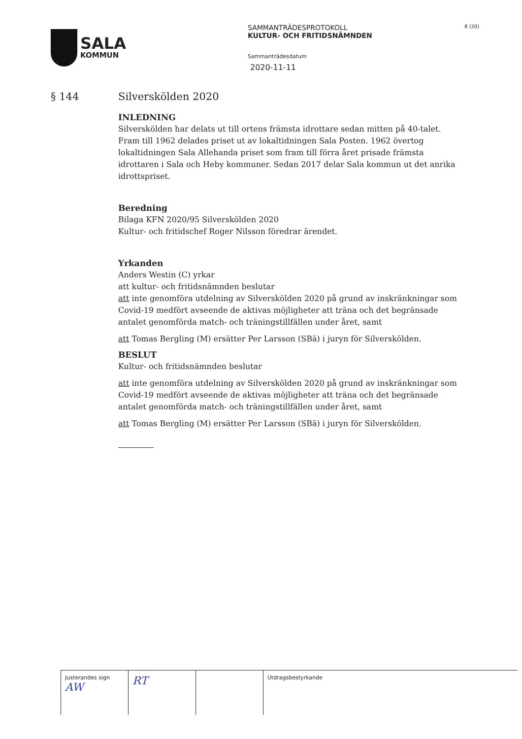SALA
KOMMUN
SAMMANTRÄDESPROTOKOLL
KULTUR- OCH FRITIDSNÄMNDEN
Sammanträdesdatum
2020-11-11
8 (20)
§ 144 Silverskölden 2020
INLEDNING
Silverskölden har delats ut till ortens främsta idrottare sedan mitten på 40-talet. Fram till 1962 delades priset ut av lokaltidningen Sala Posten. 1962 övertog lokaltidningen Sala Allehanda priset som fram till förra året prisade främsta idrottaren i Sala och Heby kommuner. Sedan 2017 delar Sala kommun ut det anrika idrottspriset.
Beredning
Bilaga KFN 2020/95 Silverskölden 2020
Kultur- och fritidschef Roger Nilsson föredrar ärendet.
Yrkanden
Anders Westin (C) yrkar
att kultur- och fritidsnämnden beslutar
att inte genomföra utdelning av Silverskölden 2020 på grund av inskränkningar som Covid-19 medfört avseende de aktivas möjligheter att träna och det begränsade antalet genomförda match- och träningstillfällen under året, samt
att Tomas Bergling (M) ersätter Per Larsson (SBä) i juryn för Silverskölden.
BESLUT
Kultur- och fritidsnämnden beslutar
att inte genomföra utdelning av Silverskölden 2020 på grund av inskränkningar som Covid-19 medfört avseende de aktivas möjligheter att träna och det begränsade antalet genomförda match- och träningstillfällen under året, samt
att Tomas Bergling (M) ersätter Per Larsson (SBä) i juryn för Silverskölden.
| Justerandes sign AW | RT | | Utdragsbestyrkande |